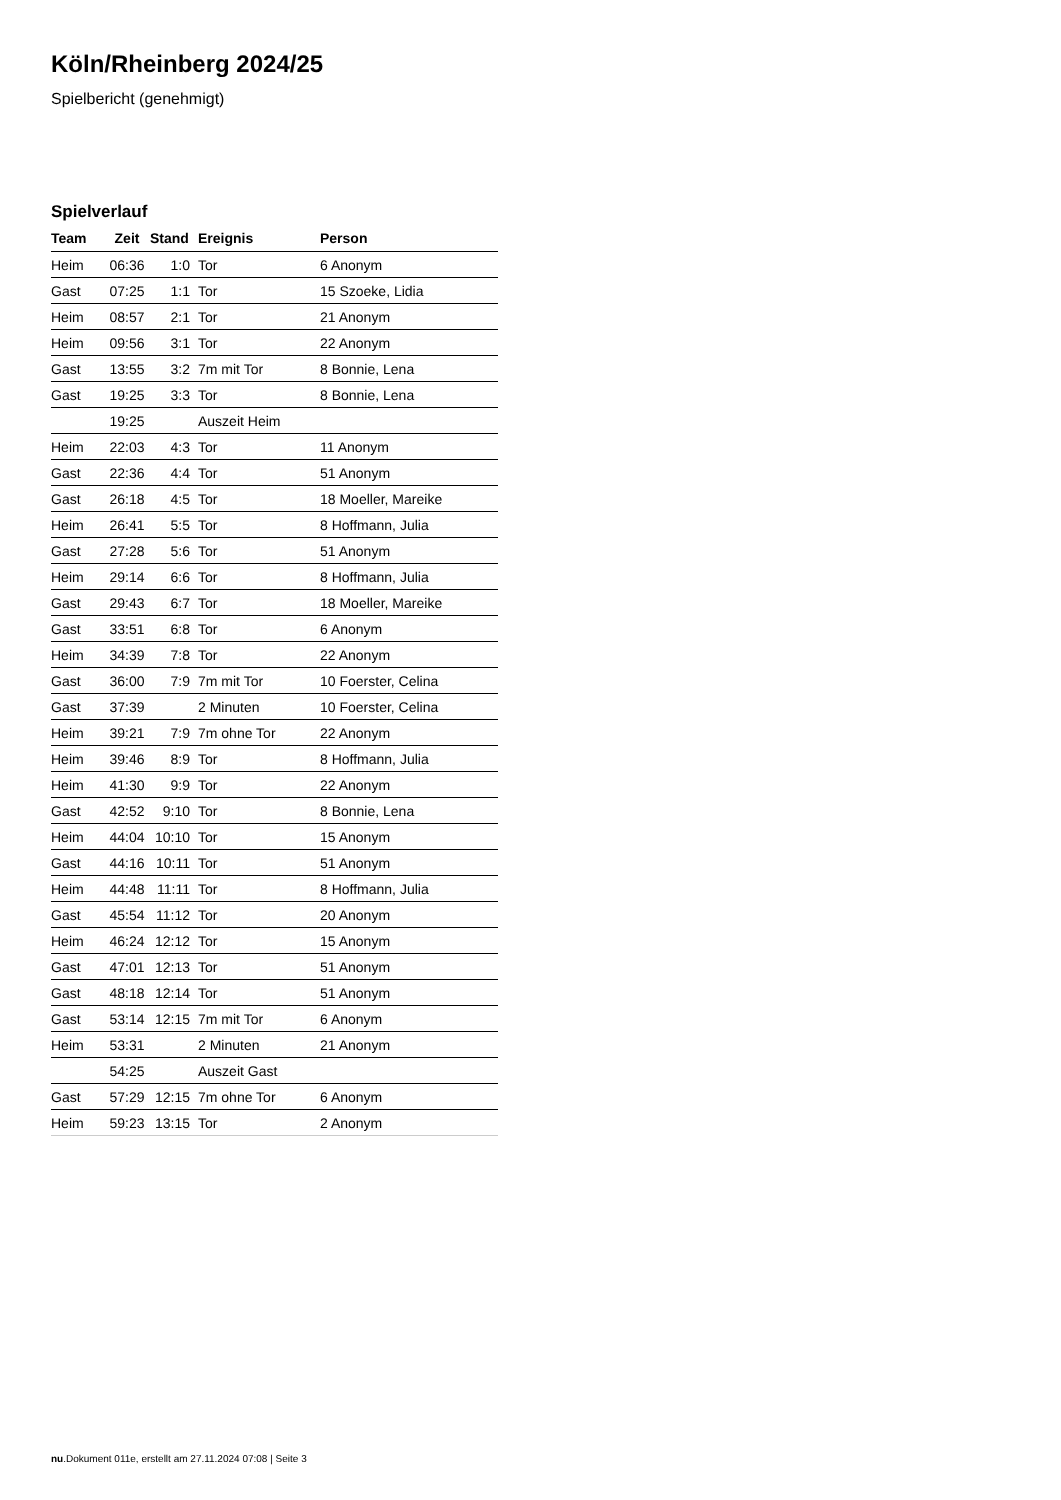Köln/Rheinberg 2024/25
Spielbericht (genehmigt)
Spielverlauf
| Team | Zeit | Stand | Ereignis | Person |
| --- | --- | --- | --- | --- |
| Heim | 06:36 | 1:0 | Tor | 6 Anonym |
| Gast | 07:25 | 1:1 | Tor | 15 Szoeke, Lidia |
| Heim | 08:57 | 2:1 | Tor | 21 Anonym |
| Heim | 09:56 | 3:1 | Tor | 22 Anonym |
| Gast | 13:55 | 3:2 | 7m mit Tor | 8 Bonnie, Lena |
| Gast | 19:25 | 3:3 | Tor | 8 Bonnie, Lena |
| | 19:25 | | Auszeit Heim | |
| Heim | 22:03 | 4:3 | Tor | 11 Anonym |
| Gast | 22:36 | 4:4 | Tor | 51 Anonym |
| Gast | 26:18 | 4:5 | Tor | 18 Moeller, Mareike |
| Heim | 26:41 | 5:5 | Tor | 8 Hoffmann, Julia |
| Gast | 27:28 | 5:6 | Tor | 51 Anonym |
| Heim | 29:14 | 6:6 | Tor | 8 Hoffmann, Julia |
| Gast | 29:43 | 6:7 | Tor | 18 Moeller, Mareike |
| Gast | 33:51 | 6:8 | Tor | 6 Anonym |
| Heim | 34:39 | 7:8 | Tor | 22 Anonym |
| Gast | 36:00 | 7:9 | 7m mit Tor | 10 Foerster, Celina |
| Gast | 37:39 | | 2 Minuten | 10 Foerster, Celina |
| Heim | 39:21 | 7:9 | 7m ohne Tor | 22 Anonym |
| Heim | 39:46 | 8:9 | Tor | 8 Hoffmann, Julia |
| Heim | 41:30 | 9:9 | Tor | 22 Anonym |
| Gast | 42:52 | 9:10 | Tor | 8 Bonnie, Lena |
| Heim | 44:04 | 10:10 | Tor | 15 Anonym |
| Gast | 44:16 | 10:11 | Tor | 51 Anonym |
| Heim | 44:48 | 11:11 | Tor | 8 Hoffmann, Julia |
| Gast | 45:54 | 11:12 | Tor | 20 Anonym |
| Heim | 46:24 | 12:12 | Tor | 15 Anonym |
| Gast | 47:01 | 12:13 | Tor | 51 Anonym |
| Gast | 48:18 | 12:14 | Tor | 51 Anonym |
| Gast | 53:14 | 12:15 | 7m mit Tor | 6 Anonym |
| Heim | 53:31 | | 2 Minuten | 21 Anonym |
| | 54:25 | | Auszeit Gast | |
| Gast | 57:29 | 12:15 | 7m ohne Tor | 6 Anonym |
| Heim | 59:23 | 13:15 | Tor | 2 Anonym |
nu.Dokument 011e, erstellt am 27.11.2024 07:08 | Seite 3